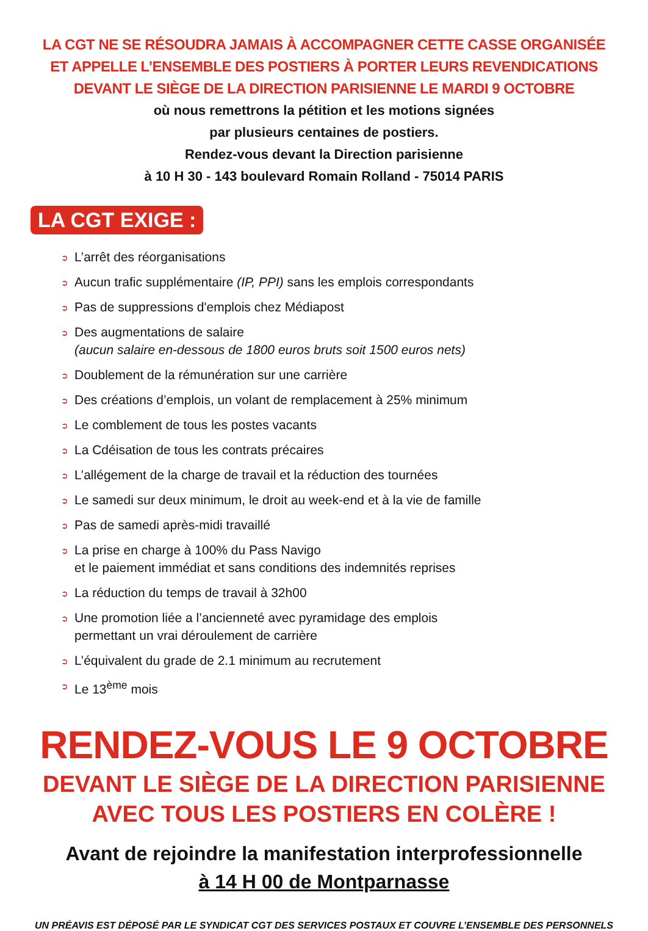LA CGT NE SE RÉSOUDRA JAMAIS À ACCOMPAGNER CETTE CASSE ORGANISÉE
ET APPELLE L’ENSEMBLE DES POSTIERS À PORTER LEURS REVENDICATIONS
DEVANT LE SIÈGE DE LA DIRECTION PARISIENNE LE MARDI 9 OCTOBRE
où nous remettrons la pétition et les motions signées
par plusieurs centaines de postiers.
Rendez-vous devant la Direction parisienne
à 10 H 30 - 143 boulevard Romain Rolland - 75014 PARIS
LA CGT EXIGE :
➲ L’arrêt des réorganisations
➲ Aucun trafic supplémentaire (IP, PPI) sans les emplois correspondants
➲ Pas de suppressions d'emplois chez Médiapost
➲ Des augmentations de salaire
(aucun salaire en-dessous de 1800 euros bruts soit 1500 euros nets)
➲ Doublement de la rémunération sur une carrière
➲ Des créations d’emplois, un volant de remplacement à 25% minimum
➲ Le comblement de tous les postes vacants
➲ La Cdéisation de tous les contrats précaires
➲ L’allégement de la charge de travail et la réduction des tournées
➲ Le samedi sur deux minimum, le droit au week-end et à la vie de famille
➲ Pas de samedi après-midi travaillé
➲ La prise en charge à 100% du Pass Navigo
et le paiement immédiat et sans conditions des indemnités reprises
➲ La réduction du temps de travail à 32h00
➲ Une promotion liée a l’ancienneté avec pyramidage des emplois
permettant un vrai déroulement de carrière
➲ L’équivalent du grade de 2.1 minimum au recrutement
➲ Le 13<sup>ème</sup> mois
RENDEZ-VOUS LE 9 OCTOBRE
DEVANT LE SIÈGE DE LA DIRECTION PARISIENNE
AVEC TOUS LES POSTIERS EN COLÈRE !
Avant de rejoindre la manifestation interprofessionnelle
à 14 H 00 de Montparnasse
UN PRÉAVIS EST DÉPOSÉ PAR LE SYNDICAT CGT DES SERVICES POSTAUX ET COUVRE L’ENSEMBLE DES PERSONNELS